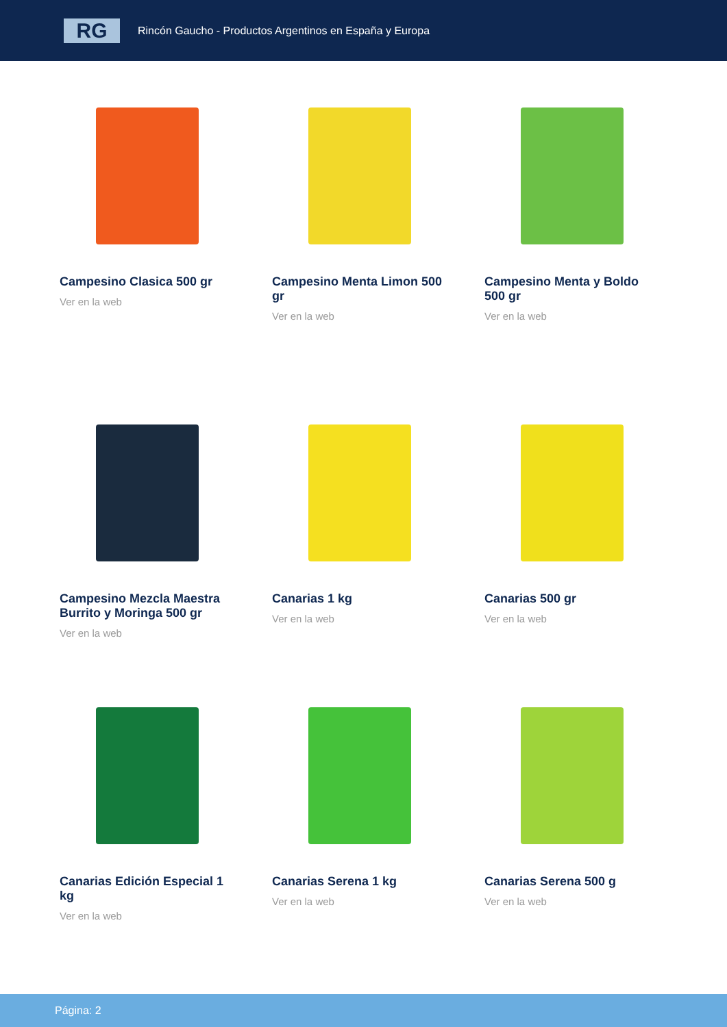RG
Rincón Gaucho - Productos Argentinos en España y Europa
Campesino Clasica 500 gr
Ver en la web
Campesino Menta Limon 500 gr
Ver en la web
Campesino Menta y Boldo 500 gr
Ver en la web
Campesino Mezcla Maestra Burrito y Moringa 500 gr
Ver en la web
Canarias 1 kg
Ver en la web
Canarias 500 gr
Ver en la web
Canarias Edición Especial 1 kg
Ver en la web
Canarias Serena 1 kg
Ver en la web
Canarias Serena 500 g
Ver en la web
Página: 2